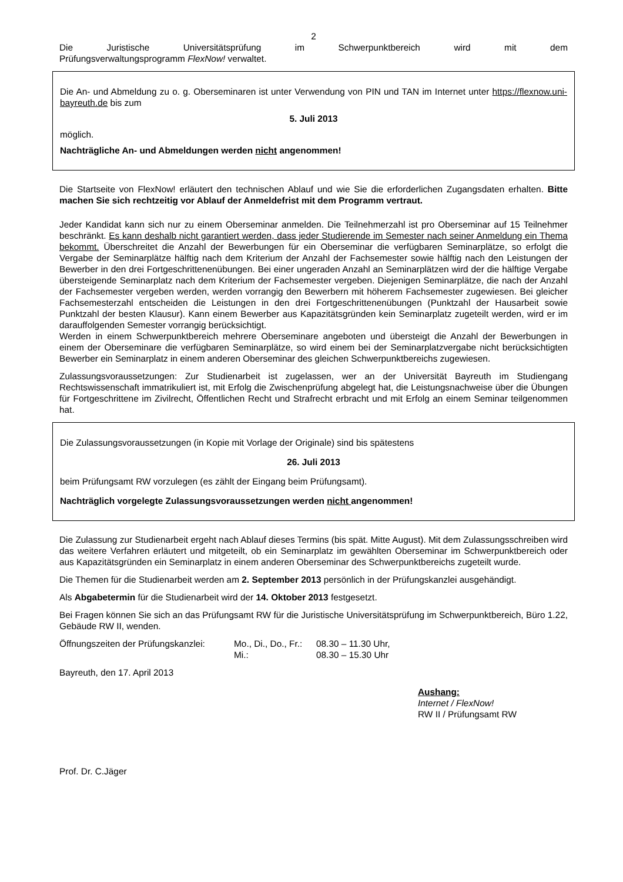2
Die Juristische Universitätsprüfung im Schwerpunktbereich wird mit dem
Prüfungsverwaltungsprogramm FlexNow! verwaltet.
Die An- und Abmeldung zu o. g. Oberseminaren ist unter Verwendung von PIN und TAN im Internet unter https://flexnow.uni-bayreuth.de bis zum
5. Juli 2013
möglich.
Nachträgliche An- und Abmeldungen werden nicht angenommen!
Die Startseite von FlexNow! erläutert den technischen Ablauf und wie Sie die erforderlichen Zugangsdaten erhalten. Bitte machen Sie sich rechtzeitig vor Ablauf der Anmeldefrist mit dem Programm vertraut.
Jeder Kandidat kann sich nur zu einem Oberseminar anmelden. Die Teilnehmerzahl ist pro Oberseminar auf 15 Teilnehmer beschränkt. Es kann deshalb nicht garantiert werden, dass jeder Studierende im Semester nach seiner Anmeldung ein Thema bekommt. Überschreitet die Anzahl der Bewerbungen für ein Oberseminar die verfügbaren Seminarplätze, so erfolgt die Vergabe der Seminarplätze hälftig nach dem Kriterium der Anzahl der Fachsemester sowie hälftig nach den Leistungen der Bewerber in den drei Fortgeschrittenenübungen. Bei einer ungeraden Anzahl an Seminarplätzen wird der die hälftige Vergabe übersteigende Seminarplatz nach dem Kriterium der Fachsemester vergeben. Diejenigen Seminarplätze, die nach der Anzahl der Fachsemester vergeben werden, werden vorrangig den Bewerbern mit höherem Fachsemester zugewiesen. Bei gleicher Fachsemesterzahl entscheiden die Leistungen in den drei Fortgeschrittenenübungen (Punktzahl der Hausarbeit sowie Punktzahl der besten Klausur). Kann einem Bewerber aus Kapazitätsgründen kein Seminarplatz zugeteilt werden, wird er im darauffolgenden Semester vorrangig berücksichtigt.
Werden in einem Schwerpunktbereich mehrere Oberseminare angeboten und übersteigt die Anzahl der Bewerbungen in einem der Oberseminare die verfügbaren Seminarplätze, so wird einem bei der Seminarplatzvergabe nicht berücksichtigten Bewerber ein Seminarplatz in einem anderen Oberseminar des gleichen Schwerpunktbereichs zugewiesen.
Zulassungsvoraussetzungen: Zur Studienarbeit ist zugelassen, wer an der Universität Bayreuth im Studiengang Rechtswissenschaft immatrikuliert ist, mit Erfolg die Zwischenprüfung abgelegt hat, die Leistungsnachweise über die Übungen für Fortgeschrittene im Zivilrecht, Öffentlichen Recht und Strafrecht erbracht und mit Erfolg an einem Seminar teilgenommen hat.
Die Zulassungsvoraussetzungen (in Kopie mit Vorlage der Originale) sind bis spätestens
26. Juli 2013
beim Prüfungsamt RW vorzulegen (es zählt der Eingang beim Prüfungsamt).
Nachträglich vorgelegte Zulassungsvoraussetzungen werden nicht angenommen!
Die Zulassung zur Studienarbeit ergeht nach Ablauf dieses Termins (bis spät. Mitte August). Mit dem Zulassungsschreiben wird das weitere Verfahren erläutert und mitgeteilt, ob ein Seminarplatz im gewählten Oberseminar im Schwerpunktbereich oder aus Kapazitätsgründen ein Seminarplatz in einem anderen Oberseminar des Schwerpunktbereichs zugeteilt wurde.
Die Themen für die Studienarbeit werden am 2. September 2013 persönlich in der Prüfungskanzlei ausgehändigt.
Als Abgabetermin für die Studienarbeit wird der 14. Oktober 2013 festgesetzt.
Bei Fragen können Sie sich an das Prüfungsamt RW für die Juristische Universitätsprüfung im Schwerpunktbereich, Büro 1.22, Gebäude RW II, wenden.
Öffnungszeiten der Prüfungskanzlei:
Mo., Di., Do., Fr.:
Mi.:
08.30 – 11.30 Uhr,
08.30 – 15.30 Uhr
Bayreuth, den 17. April 2013
Aushang:
Internet / FlexNow!
RW II / Prüfungsamt RW
Prof. Dr. C.Jäger